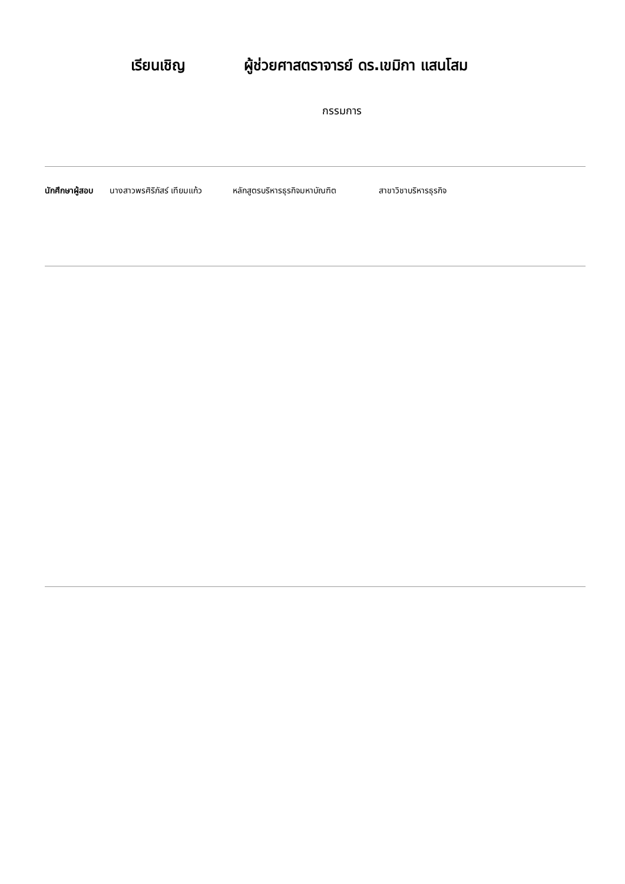เรียนเชิญ ผู้ช่วยศาสตราจารย์ ดร.เขมิกา แสนโสม
กรรมการ
นักศึกษาผู้สอบ นางสาวพรศิริภัสร์ เทียมแก้ว หลักสูตรบริหารธุรกิจมหาบัณฑิต สาขาวิชาบริหารธุรกิจ